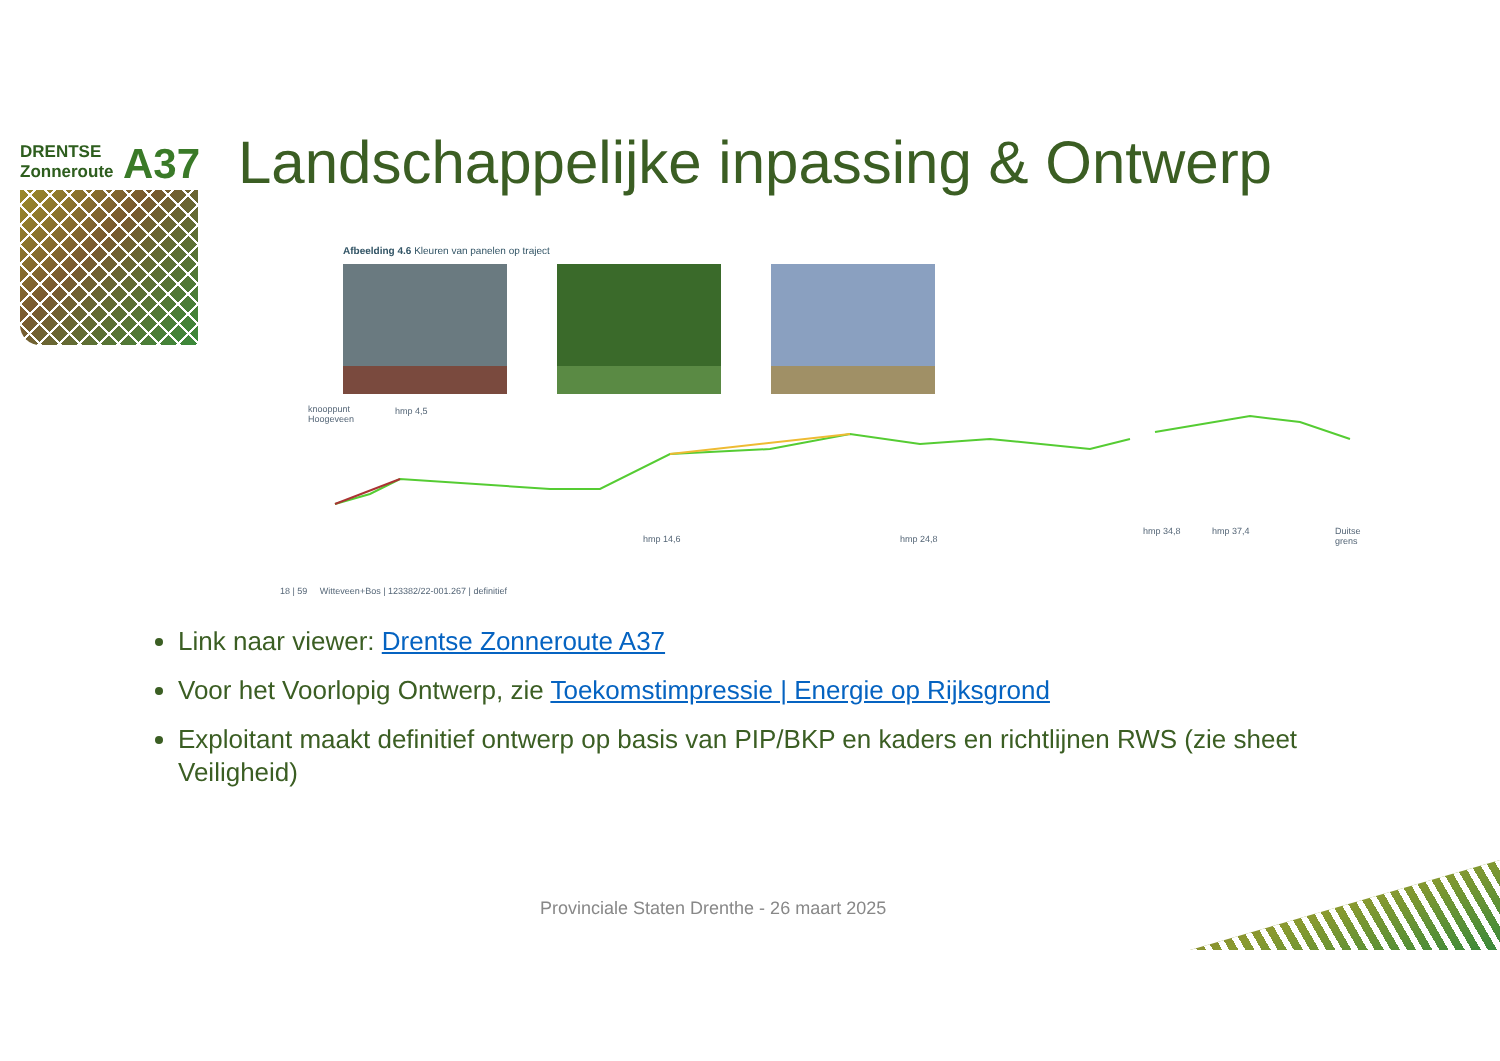DRENTSE
Zonneroute
A37
Landschappelijke inpassing & Ontwerp
Afbeelding 4.6 Kleuren van panelen op traject
knooppunt
Hoogeveen
hmp 4,5
hmp 14,6 hmp 24,8
hmp 34,8 hmp 37,4 Duitse
grens
18 | 59 Witteveen+Bos | 123382/22-001.267 | definitief
Link naar viewer: Drentse Zonneroute A37
Voor het Voorlopig Ontwerp, zie Toekomstimpressie | Energie op Rijksgrond
Exploitant maakt definitief ontwerp op basis van PIP/BKP en kaders en richtlijnen RWS (zie sheet Veiligheid)
Provinciale Staten Drenthe - 26 maart 2025